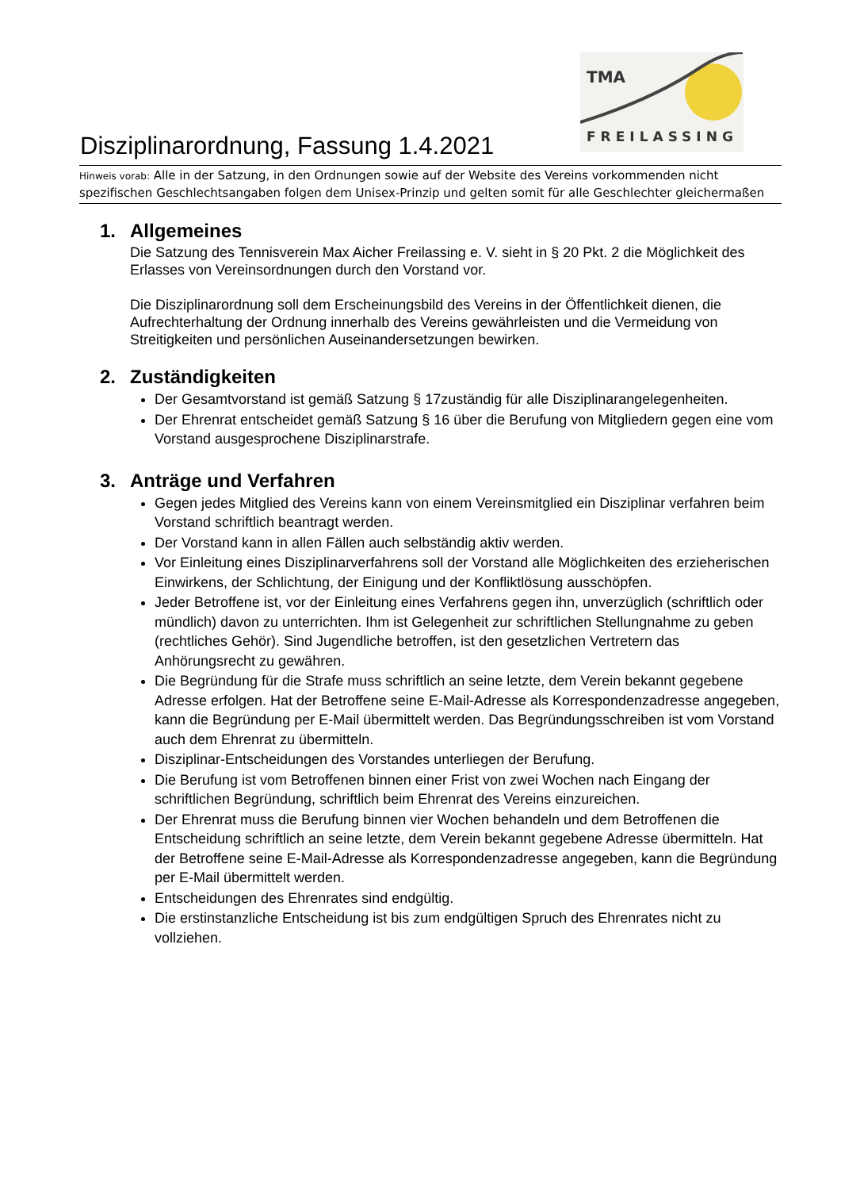TMA
FREILASSING
Disziplinarordnung, Fassung 1.4.2021
Hinweis vorab: Alle in der Satzung, in den Ordnungen sowie auf der Website des Vereins vorkommenden nicht spezifischen Geschlechtsangaben folgen dem Unisex-Prinzip und gelten somit für alle Geschlechter gleichermaßen
1. Allgemeines
Die Satzung des Tennisverein Max Aicher Freilassing e. V. sieht in § 20 Pkt. 2 die Möglichkeit des Erlasses von Vereinsordnungen durch den Vorstand vor.
Die Disziplinarordnung soll dem Erscheinungsbild des Vereins in der Öffentlichkeit dienen, die Aufrechterhaltung der Ordnung innerhalb des Vereins gewährleisten und die Vermeidung von Streitigkeiten und persönlichen Auseinandersetzungen bewirken.
2. Zuständigkeiten
Der Gesamtvorstand ist gemäß Satzung § 17zuständig für alle Disziplinarangelegenheiten.
Der Ehrenrat entscheidet gemäß Satzung § 16 über die Berufung von Mitgliedern gegen eine vom Vorstand ausgesprochene Disziplinarstrafe.
3. Anträge und Verfahren
Gegen jedes Mitglied des Vereins kann von einem Vereinsmitglied ein Disziplinar verfahren beim Vorstand schriftlich beantragt werden.
Der Vorstand kann in allen Fällen auch selbständig aktiv werden.
Vor Einleitung eines Disziplinarverfahrens soll der Vorstand alle Möglichkeiten des erzieherischen Einwirkens, der Schlichtung, der Einigung und der Konfliktlösung ausschöpfen.
Jeder Betroffene ist, vor der Einleitung eines Verfahrens gegen ihn, unverzüglich (schriftlich oder mündlich) davon zu unterrichten. Ihm ist Gelegenheit zur schriftlichen Stellungnahme zu geben (rechtliches Gehör). Sind Jugendliche betroffen, ist den gesetzlichen Vertretern das Anhörungsrecht zu gewähren.
Die Begründung für die Strafe muss schriftlich an seine letzte, dem Verein bekannt gegebene Adresse erfolgen. Hat der Betroffene seine E-Mail-Adresse als Korrespondenzadresse angegeben, kann die Begründung per E-Mail übermittelt werden. Das Begründungsschreiben ist vom Vorstand auch dem Ehrenrat zu übermitteln.
Disziplinar-Entscheidungen des Vorstandes unterliegen der Berufung.
Die Berufung ist vom Betroffenen binnen einer Frist von zwei Wochen nach Eingang der schriftlichen Begründung, schriftlich beim Ehrenrat des Vereins einzureichen.
Der Ehrenrat muss die Berufung binnen vier Wochen behandeln und dem Betroffenen die Entscheidung schriftlich an seine letzte, dem Verein bekannt gegebene Adresse übermitteln. Hat der Betroffene seine E-Mail-Adresse als Korrespondenzadresse angegeben, kann die Begründung per E-Mail übermittelt werden.
Entscheidungen des Ehrenrates sind endgültig.
Die erstinstanzliche Entscheidung ist bis zum endgültigen Spruch des Ehrenrates nicht zu vollziehen.